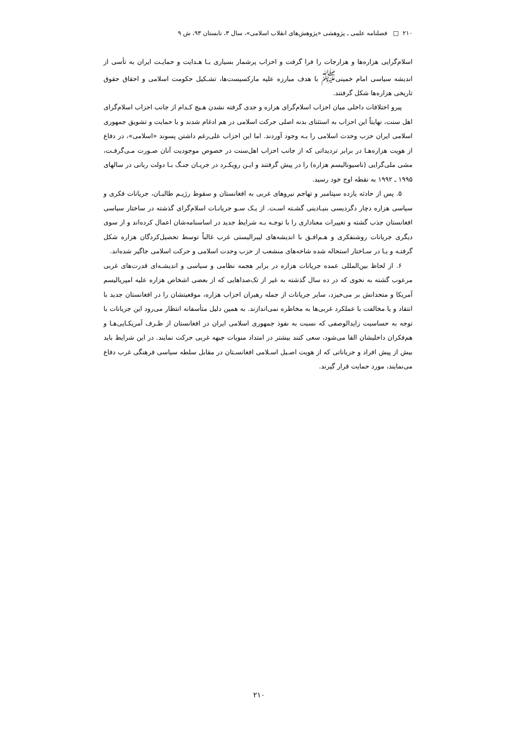۲۱۰ □ فصلنامه علمی ـ پژوهشی «پژوهش‌های انقلاب اسلامی»، سال ۳، تابستان ۹۳، ش ۹
اسلام‌گرایی هزاره‌ها و هزارجات را فرا گرفت و احزاب پرشمار بسیاری بـا هـدایت و حمایـت ایران به تأسی از اندیشه سیاسی امام خمینی<sup>ﷺ</sup> با هدف مبارزه علیه مارکسیست‌ها، تشـکیل حکومت اسلامی و احقاق حقوق تاریخی هزاره‌ها شکل گرفتند.
پیرو اختلافات داخلی میان احزاب اسلام‌گرای هزاره و جدی گرفته نشدن هـیچ کـدام از جانب احزاب اسلام‌گرای اهل سنت، نهایتاً این احزاب به استثنای بدنه اصلی حرکت اسلامی در هم ادغام شدند و با حمایت و تشویق جمهوری اسلامی ایران حزب وحدت اسلامی را بـه وجود آوردند. اما این احزاب علی‌رغم داشتن پسوند «اسلامی»، در دفاع از هویت هزاره‌هـا در برابر تردیداتی که از جانب احزاب اهل‌سنت در خصوص موجودیت آنان صـورت مـی‌گرفـت، مشی ملی‌گرایی (ناسیونالیسم هزاره) را در پیش گرفتند و ایـن رویکـرد در جریـان جنـگ بـا دولت ربانی در سالهای ۱۹۹۵ ـ ۱۹۹۲ به نقطه اوج خود رسید.
۵. پس از حادثه یازده سپتامبر و تهاجم نیروهای غربی به افغانستان و سقوط رژیـم طالبـان، جریانات فکری و سیاسی هزاره دچار دگردیسی بنیـادینی گشـته اسـت. از یـک سـو جریانـات اسلام‌گرای گذشته در ساختار سیاسی افغانستان جذب گشته و تغییرات معناداری را با توجـه بـه شرایط جدید در اساسنامه‌شان اعمال کرده‌اند و از سوی دیگری جریانات روشنفکری و هـم‌افـق با اندیشه‌های لیبرالیستی غرب غالباً توسط تحصیل‌کردگان هزاره شکل گرفتـه و یـا در سـاختار استحاله شده شاخه‌های منشعب از حزب وحدت اسلامی و حرکت اسلامی جاگیر شده‌اند.
۶. از لحاظ بین‌المللی عمده جریانات هزاره در برابر هجمه نظامی و سیاسی و اندیشـه‌ای قدرت‌های غربی مرعوب گشته به نحوی که در ده سال گذشته به غیر از تک‌صداهایی که از بعضی اشخاص هزاره علیه امپریالیسم آمریکا و متحدانش بر می‌خیزد، سایر جریانات از جمله رهبران احزاب هزاره، موقعیتشان را در افغانستان جدید با انتقاد و یا مخالفت با عملکرد غربی‌ها به مخاطره نمی‌اندازند. به همین دلیل متأسفانه انتظار می‌رود این جریانات با توجه به حساسیت زایدالوصفی که نسبت به نفوذ جمهوری اسلامی ایران در افغانستان از طـرف آمریکـایی‌هـا و هم‌فکران داخلیشان القا می‌شود، سعی کنند بیشتر در امتداد منویات جبهه غربی حرکت نمایند. در این شرایط باید بیش از پیش افراد و جریاناتی که از هویت اصـیل اسـلامی افغانسـتان در مقابل سلطه سیاسی فرهنگی غرب دفاع می‌نمایند، مورد حمایت قرار گیرند.
۲۱۰